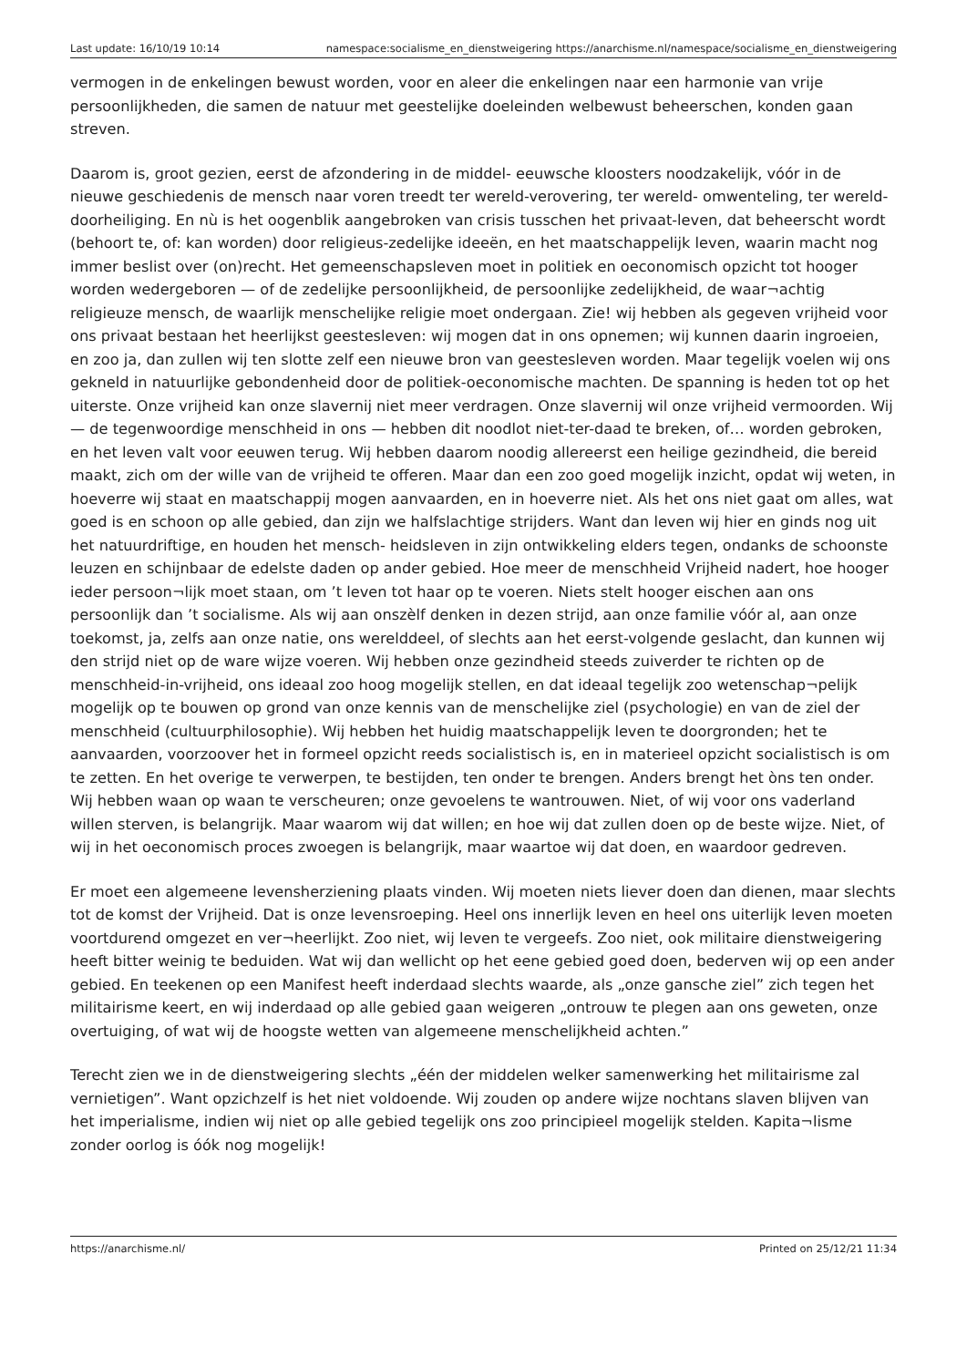Last update: 16/10/19 10:14 namespace:socialisme_en_dienstweigering https://anarchisme.nl/namespace/socialisme_en_dienstweigering
vermogen in de enkelingen bewust worden, voor en aleer die enkelingen naar een harmonie van vrije persoonlijkheden, die samen de natuur met geestelijke doeleinden welbewust beheerschen, konden gaan streven.
Daarom is, groot gezien, eerst de afzondering in de middel- eeuwsche kloosters noodzakelijk, vóór in de nieuwe geschiedenis de mensch naar voren treedt ter wereld-verovering, ter wereld- omwenteling, ter wereld-doorheiliging. En nù is het oogenblik aangebroken van crisis tusschen het privaat-leven, dat beheerscht wordt (behoort te, of: kan worden) door religieus-zedelijke ideeën, en het maatschappelijk leven, waarin macht nog immer beslist over (on)recht. Het gemeenschapsleven moet in politiek en oeconomisch opzicht tot hooger worden wedergeboren — of de zedelijke persoonlijkheid, de persoonlijke zedelijkheid, de waar¬achtig religieuze mensch, de waarlijk menschelijke religie moet ondergaan. Zie! wij hebben als gegeven vrijheid voor ons privaat bestaan het heerlijkst geestesleven: wij mogen dat in ons opnemen; wij kunnen daarin ingroeien, en zoo ja, dan zullen wij ten slotte zelf een nieuwe bron van geestesleven worden. Maar tegelijk voelen wij ons gekneld in natuurlijke gebondenheid door de politiek-oeconomische machten. De spanning is heden tot op het uiterste. Onze vrijheid kan onze slavernij niet meer verdragen. Onze slavernij wil onze vrijheid vermoorden. Wij — de tegenwoordige menschheid in ons — hebben dit noodlot niet-ter-daad te breken, of… worden gebroken, en het leven valt voor eeuwen terug. Wij hebben daarom noodig allereerst een heilige gezindheid, die bereid maakt, zich om der wille van de vrijheid te offeren. Maar dan een zoo goed mogelijk inzicht, opdat wij weten, in hoeverre wij staat en maatschappij mogen aanvaarden, en in hoeverre niet. Als het ons niet gaat om alles, wat goed is en schoon op alle gebied, dan zijn we halfslachtige strijders. Want dan leven wij hier en ginds nog uit het natuurdriftige, en houden het mensch- heidsleven in zijn ontwikkeling elders tegen, ondanks de schoonste leuzen en schijnbaar de edelste daden op ander gebied. Hoe meer de menschheid Vrijheid nadert, hoe hooger ieder persoon¬lijk moet staan, om ’t leven tot haar op te voeren. Niets stelt hooger eischen aan ons persoonlijk dan ’t socialisme. Als wij aan onszèlf denken in dezen strijd, aan onze familie vóór al, aan onze toekomst, ja, zelfs aan onze natie, ons werelddeel, of slechts aan het eerst-volgende geslacht, dan kunnen wij den strijd niet op de ware wijze voeren. Wij hebben onze gezindheid steeds zuiverder te richten op de menschheid-in-vrijheid, ons ideaal zoo hoog mogelijk stellen, en dat ideaal tegelijk zoo wetenschap¬pelijk mogelijk op te bouwen op grond van onze kennis van de menschelijke ziel (psychologie) en van de ziel der menschheid (cultuurphilosophie). Wij hebben het huidig maatschappelijk leven te doorgronden; het te aanvaarden, voorzoover het in formeel opzicht reeds socialistisch is, en in materieel opzicht socialistisch is om te zetten. En het overige te verwerpen, te bestijden, ten onder te brengen. Anders brengt het òns ten onder. Wij hebben waan op waan te verscheuren; onze gevoelens te wantrouwen. Niet, of wij voor ons vaderland willen sterven, is belangrijk. Maar waarom wij dat willen; en hoe wij dat zullen doen op de beste wijze. Niet, of wij in het oeconomisch proces zwoegen is belangrijk, maar waartoe wij dat doen, en waardoor gedreven.
Er moet een algemeene levensherziening plaats vinden. Wij moeten niets liever doen dan dienen, maar slechts tot de komst der Vrijheid. Dat is onze levensroeping. Heel ons innerlijk leven en heel ons uiterlijk leven moeten voortdurend omgezet en ver¬heerlijkt. Zoo niet, wij leven te vergeefs. Zoo niet, ook militaire dienstweigering heeft bitter weinig te beduiden. Wat wij dan wellicht op het eene gebied goed doen, bederven wij op een ander gebied. En teekenen op een Manifest heeft inderdaad slechts waarde, als „onze gansche ziel” zich tegen het militairisme keert, en wij inderdaad op alle gebied gaan weigeren „ontrouw te plegen aan ons geweten, onze overtuiging, of wat wij de hoogste wetten van algemeene menschelijkheid achten.”
Terecht zien we in de dienstweigering slechts „één der middelen welker samenwerking het militairisme zal vernietigen”. Want opzichzelf is het niet voldoende. Wij zouden op andere wijze nochtans slaven blijven van het imperialisme, indien wij niet op alle gebied tegelijk ons zoo principieel mogelijk stelden. Kapita¬lisme zonder oorlog is óók nog mogelijk!
https://anarchisme.nl/ Printed on 25/12/21 11:34